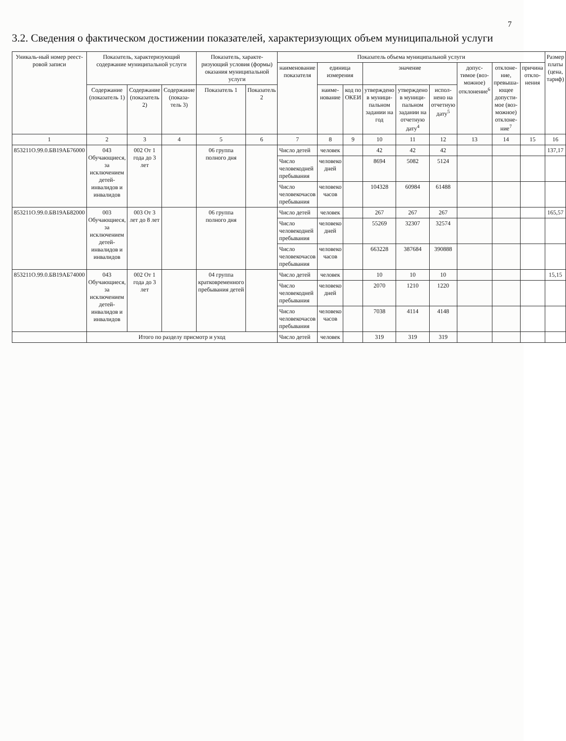7
3.2. Сведения о фактическом достижении показателей, характеризующих объем муниципальной услуги
| Уникаль-ный номер реест-ровой записи | Показатель, характеризующий содержание муниципальной услуги | | | Показатель, характе-ризующий условия (формы) оказания муниципальной услуги | | Показатель объема муниципальной услуги | | | | | | | | | Размер платы (цена, тариф) |
| --- | --- | --- | --- | --- | --- | --- | --- | --- | --- | --- | --- | --- | --- | --- | --- |
| | | | | | | наименование показателя | единица измерения | | значение | | | допус-тимое (воз-можное) отклонение<sup>6</sup> | отклоне-ние, превыша-ющее допусти-мое (воз-можное) отклоне-ние<sup>7</sup> | причина откло-нения | |
| | Содержание (показатель 1) | Содержание (показатель 2) | Содержание (показа-тель 3) | Показатель 1 | Показатель 2 | | наиме-нование | код по ОКЕИ | утверждено в муници-пальном задании на год | утверждено в муници-пальном задании на отчетную дату<sup>4</sup> | испол-нено на отчетную дату<sup>5</sup> | | | | |
| 1 | 2 | 3 | 4 | 5 | 6 | 7 | 8 | 9 | 10 | 11 | 12 | 13 | 14 | 15 | 16 |
| 853211О.99.0.БВ19АБ76000 | 043 Обучающиеся, за исключением детей-инвалидов и инвалидов | 002 От 1 года до 3 лет | | 06 группа полного дня | | Число детей | человек | | 42 | 42 | 42 | | | | 137,17 |
| | | | | | | Число человекодней пребывания | человеко дней | | 8694 | 5082 | 5124 | | | | |
| | | | | | | Число человекочасов пребывания | человеко часов | | 104328 | 60984 | 61488 | | | | |
| 853211О.99.0.БВ19АБ82000 | 003 Обучающиеся, за исключением детей-инвалидов и инвалидов | 003 От 3 лет до 8 лет | | 06 группа полного дня | | Число детей | человек | | 267 | 267 | 267 | | | | 165,57 |
| | | | | | | Число человекодней пребывания | человеко дней | | 55269 | 32307 | 32574 | | | | |
| | | | | | | Число человекочасов пребывания | человеко часов | | 663228 | 387684 | 390888 | | | | |
| 853211О.99.0.БВ19АБ74000 | 043 Обучающиеся, за исключением детей-инвалидов и инвалидов | 002 От 1 года до 3 лет | | 04 группа кратковременного пребывания детей | | Число детей | человек | | 10 | 10 | 10 | | | | 15,15 |
| | | | | | | Число человекодней пребывания | человеко дней | | 2070 | 1210 | 1220 | | | | |
| | | | | | | Число человекочасов пребывания | человеко часов | | 7038 | 4114 | 4148 | | | | |
| | Итого по разделу присмотр и уход | | | | | Число детей | человек | | 319 | 319 | 319 | | | | |